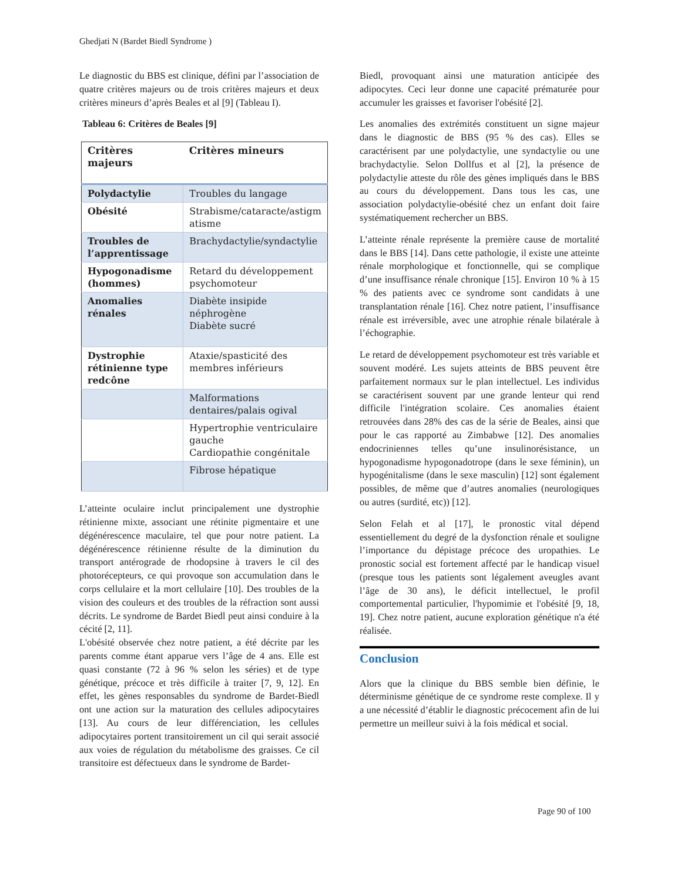Ghedjati N (Bardet Biedl Syndrome )
Le diagnostic du BBS est clinique, défini par l’association de quatre critères majeurs ou de trois critères majeurs et deux critères mineurs d’après Beales et al [9] (Tableau I).
Tableau 6: Critères de Beales [9]
| Critères majeurs | Critères mineurs |
| --- | --- |
| Polydactylie | Troubles du langage |
| Obésité | Strabisme/cataracte/astigm atisme |
| Troubles de l’apprentissage | Brachydactylie/syndactylie |
| Hypogonadisme (hommes) | Retard du développement psychomoteur |
| Anomalies rénales | Diabète insipide néphrogène Diabète sucré |
| Dystrophie rétinienne type redcône | Ataxie/spasticité des membres inférieurs |
| | Malformations dentaires/palais ogival |
| | Hypertrophie ventriculaire gauche Cardiopathie congénitale |
| | Fibrose hépatique |
L’atteinte oculaire inclut principalement une dystrophie rétinienne mixte, associant une rétinite pigmentaire et une dégénérescence maculaire, tel que pour notre patient. La dégénérescence rétinienne résulte de la diminution du transport antérograde de rhodopsine à travers le cil des photorécepteurs, ce qui provoque son accumulation dans le corps cellulaire et la mort cellulaire [10]. Des troubles de la vision des couleurs et des troubles de la réfraction sont aussi décrits. Le syndrome de Bardet Biedl peut ainsi conduire à la cécité [2, 11].
L'obésité observée chez notre patient, a été décrite par les parents comme étant apparue vers l’âge de 4 ans. Elle est quasi constante (72 à 96 % selon les séries) et de type génétique, précoce et très difficile à traiter [7, 9, 12]. En effet, les gènes responsables du syndrome de Bardet-Biedl ont une action sur la maturation des cellules adipocytaires [13]. Au cours de leur différenciation, les cellules adipocytaires portent transitoirement un cil qui serait associé aux voies de régulation du métabolisme des graisses. Ce cil transitoire est défectueux dans le syndrome de Bardet-
Biedl, provoquant ainsi une maturation anticipée des adipocytes. Ceci leur donne une capacité prématurée pour accumuler les graisses et favoriser l'obésité [2].
Les anomalies des extrémités constituent un signe majeur dans le diagnostic de BBS (95 % des cas). Elles se caractérisent par une polydactylie, une syndactylie ou une brachydactylie. Selon Dollfus et al [2], la présence de polydactylie atteste du rôle des gènes impliqués dans le BBS au cours du développement. Dans tous les cas, une association polydactylie-obésité chez un enfant doit faire systématiquement rechercher un BBS.
L’atteinte rénale représente la première cause de mortalité dans le BBS [14]. Dans cette pathologie, il existe une atteinte rénale morphologique et fonctionnelle, qui se complique d’une insuffisance rénale chronique [15]. Environ 10 % à 15 % des patients avec ce syndrome sont candidats à une transplantation rénale [16]. Chez notre patient, l’insuffisance rénale est irréversible, avec une atrophie rénale bilatérale à l’échographie.
Le retard de développement psychomoteur est très variable et souvent modéré. Les sujets atteints de BBS peuvent être parfaitement normaux sur le plan intellectuel. Les individus se caractérisent souvent par une grande lenteur qui rend difficile l'intégration scolaire. Ces anomalies étaient retrouvées dans 28% des cas de la série de Beales, ainsi que pour le cas rapporté au Zimbabwe [12]. Des anomalies endocriniennes telles qu’une insulinorésistance, un hypogonadisme hypogonadotrope (dans le sexe féminin), un hypogénitalisme (dans le sexe masculin) [12] sont également possibles, de même que d’autres anomalies (neurologiques ou autres (surdité, etc)) [12].
Selon Felah et al [17], le pronostic vital dépend essentiellement du degré de la dysfonction rénale et souligne l’importance du dépistage précoce des uropathies. Le pronostic social est fortement affecté par le handicap visuel (presque tous les patients sont légalement aveugles avant l’âge de 30 ans), le déficit intellectuel, le profil comportemental particulier, l'hypomimie et l'obésité [9, 18, 19]. Chez notre patient, aucune exploration génétique n'a été réalisée.
Conclusion
Alors que la clinique du BBS semble bien définie, le déterminisme génétique de ce syndrome reste complexe. Il y a une nécessité d’établir le diagnostic précocement afin de lui permettre un meilleur suivi à la fois médical et social.
Page 90 of 100